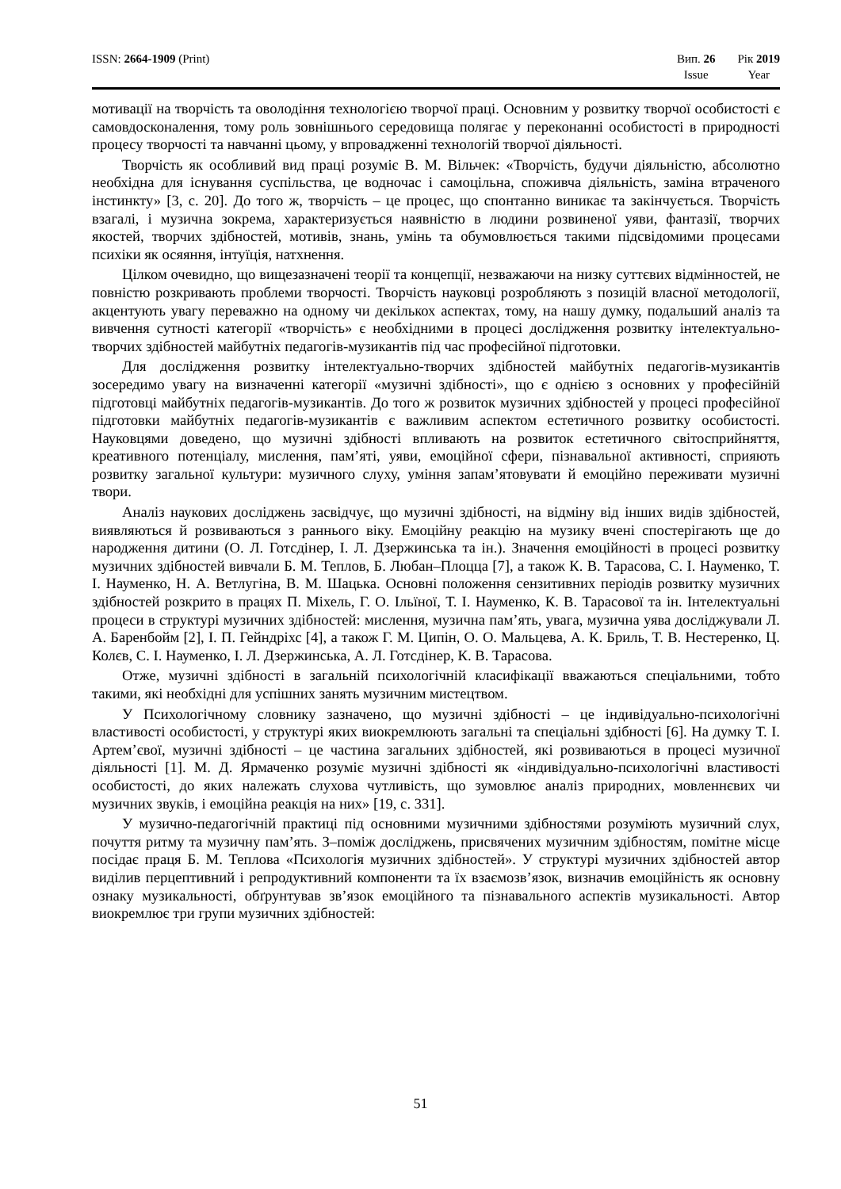ISSN: 2664-1909 (Print) Вип. 26
Issue
Рік 2019
Year
мотивації на творчість та оволодіння технологією творчої праці. Основним у розвитку творчої особистості є самовдосконалення, тому роль зовнішнього середовища полягає у переконанні особистості в природності процесу творчості та навчанні цьому, у впровадженні технологій творчої діяльності.
Творчість як особливий вид праці розуміє В. М. Вільчек: «Творчість, будучи діяльністю, абсолютно необхідна для існування суспільства, це водночас і самоцільна, споживча діяльність, заміна втраченого інстинкту» [3, с. 20]. До того ж, творчість – це процес, що спонтанно виникає та закінчується. Творчість взагалі, і музична зокрема, характеризується наявністю в людини розвиненої уяви, фантазії, творчих якостей, творчих здібностей, мотивів, знань, умінь та обумовлюється такими підсвідомими процесами психіки як осяяння, інтуїція, натхнення.
Цілком очевидно, що вищезазначені теорії та концепції, незважаючи на низку суттєвих відмінностей, не повністю розкривають проблеми творчості. Творчість науковці розробляють з позицій власної методології, акцентують увагу переважно на одному чи декількох аспектах, тому, на нашу думку, подальший аналіз та вивчення сутності категорії «творчість» є необхідними в процесі дослідження розвитку інтелектуально-творчих здібностей майбутніх педагогів-музикантів під час професійної підготовки.
Для дослідження розвитку інтелектуально-творчих здібностей майбутніх педагогів-музикантів зосередимо увагу на визначенні категорії «музичні здібності», що є однією з основних у професійній підготовці майбутніх педагогів-музикантів. До того ж розвиток музичних здібностей у процесі професійної підготовки майбутніх педагогів-музикантів є важливим аспектом естетичного розвитку особистості. Науковцями доведено, що музичні здібності впливають на розвиток естетичного світосприйняття, креативного потенціалу, мислення, пам’яті, уяви, емоційної сфери, пізнавальної активності, сприяють розвитку загальної культури: музичного слуху, уміння запам’ятовувати й емоційно переживати музичні твори.
Аналіз наукових досліджень засвідчує, що музичні здібності, на відміну від інших видів здібностей, виявляються й розвиваються з раннього віку. Емоційну реакцію на музику вчені спостерігають ще до народження дитини (О. Л. Готсдінер, І. Л. Дзержинська та ін.). Значення емоційності в процесі розвитку музичних здібностей вивчали Б. М. Теплов, Б. Любан–Плоцца [7], а також К. В. Тарасова, С. І. Науменко, Т. І. Науменко, Н. А. Ветлугіна, В. М. Шацька. Основні положення сензитивних періодів розвитку музичних здібностей розкрито в працях П. Міхель, Г. О. Ільїної, Т. І. Науменко, К. В. Тарасової та ін. Інтелектуальні процеси в структурі музичних здібностей: мислення, музична пам’ять, увага, музична уява досліджували Л. А. Баренбойм [2], І. П. Гейндріхс [4], а також Г. М. Ципін, О. О. Мальцева, А. К. Бриль, Т. В. Нестеренко, Ц. Колєв, С. І. Науменко, І. Л. Дзержинська, А. Л. Готсдінер, К. В. Тарасова.
Отже, музичні здібності в загальній психологічній класифікації вважаються спеціальними, тобто такими, які необхідні для успішних занять музичним мистецтвом.
У Психологічному словнику зазначено, що музичні здібності – це індивідуально-психологічні властивості особистості, у структурі яких виокремлюють загальні та спеціальні здібності [6]. На думку Т. І. Артем’євої, музичні здібності – це частина загальних здібностей, які розвиваються в процесі музичної діяльності [1]. М. Д. Ярмаченко розуміє музичні здібності як «індивідуально-психологічні властивості особистості, до яких належать слухова чутливість, що зумовлює аналіз природних, мовленнєвих чи музичних звуків, і емоційна реакція на них» [19, с. 331].
У музично-педагогічній практиці під основними музичними здібностями розуміють музичний слух, почуття ритму та музичну пам’ять. З–поміж досліджень, присвячених музичним здібностям, помітне місце посідає праця Б. М. Теплова «Психологія музичних здібностей». У структурі музичних здібностей автор виділив перцептивний і репродуктивний компоненти та їх взаємозв’язок, визначив емоційність як основну ознаку музикальності, обґрунтував зв’язок емоційного та пізнавального аспектів музикальності. Автор виокремлює три групи музичних здібностей:
51